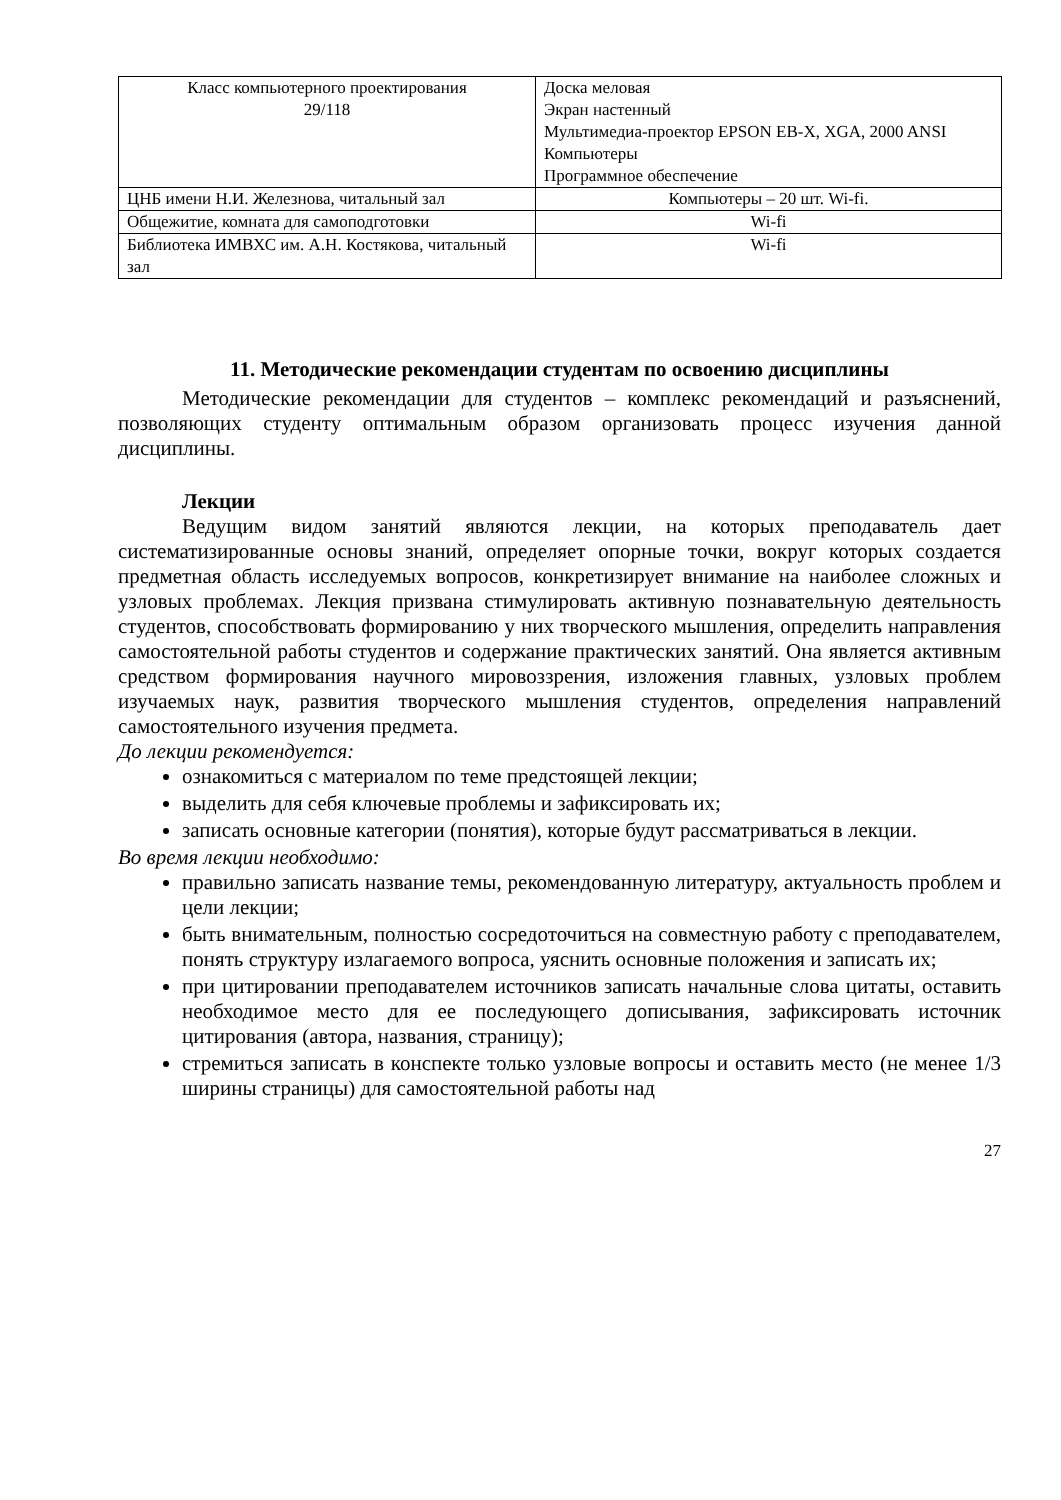| Класс компьютерного проектирования 29/118 | Доска меловая Экран настенный Мультимедиа-проектор EPSON EB-X, XGA, 2000 ANSI Компьютеры Программное обеспечение |
| ЦНБ имени Н.И. Железнова, читальный зал | Компьютеры – 20 шт. Wi-fi. |
| Общежитие, комната для самоподготовки | Wi-fi |
| Библиотека ИМВХС им. А.Н. Костякова, читальный зал | Wi-fi |
11. Методические рекомендации студентам по освоению дисциплины
Методические рекомендации для студентов – комплекс рекомендаций и разъяснений, позволяющих студенту оптимальным образом организовать процесс изучения данной дисциплины.
Лекции
Ведущим видом занятий являются лекции, на которых преподаватель дает систематизированные основы знаний, определяет опорные точки, вокруг которых создается предметная область исследуемых вопросов, конкретизирует внимание на наиболее сложных и узловых проблемах. Лекция призвана стимулировать активную познавательную деятельность студентов, способствовать формированию у них творческого мышления, определить направления самостоятельной работы студентов и содержание практических занятий. Она является активным средством формирования научного мировоззрения, изложения главных, узловых проблем изучаемых наук, развития творческого мышления студентов, определения направлений самостоятельного изучения предмета.
До лекции рекомендуется:
ознакомиться с материалом по теме предстоящей лекции;
выделить для себя ключевые проблемы и зафиксировать их;
записать основные категории (понятия), которые будут рассматриваться в лекции.
Во время лекции необходимо:
правильно записать название темы, рекомендованную литературу, актуальность проблем и цели лекции;
быть внимательным, полностью сосредоточиться на совместную работу с преподавателем, понять структуру излагаемого вопроса, уяснить основные положения и записать их;
при цитировании преподавателем источников записать начальные слова цитаты, оставить необходимое место для ее последующего дописывания, зафиксировать источник цитирования (автора, названия, страницу);
стремиться записать в конспекте только узловые вопросы и оставить место (не менее 1/3 ширины страницы) для самостоятельной работы над
27